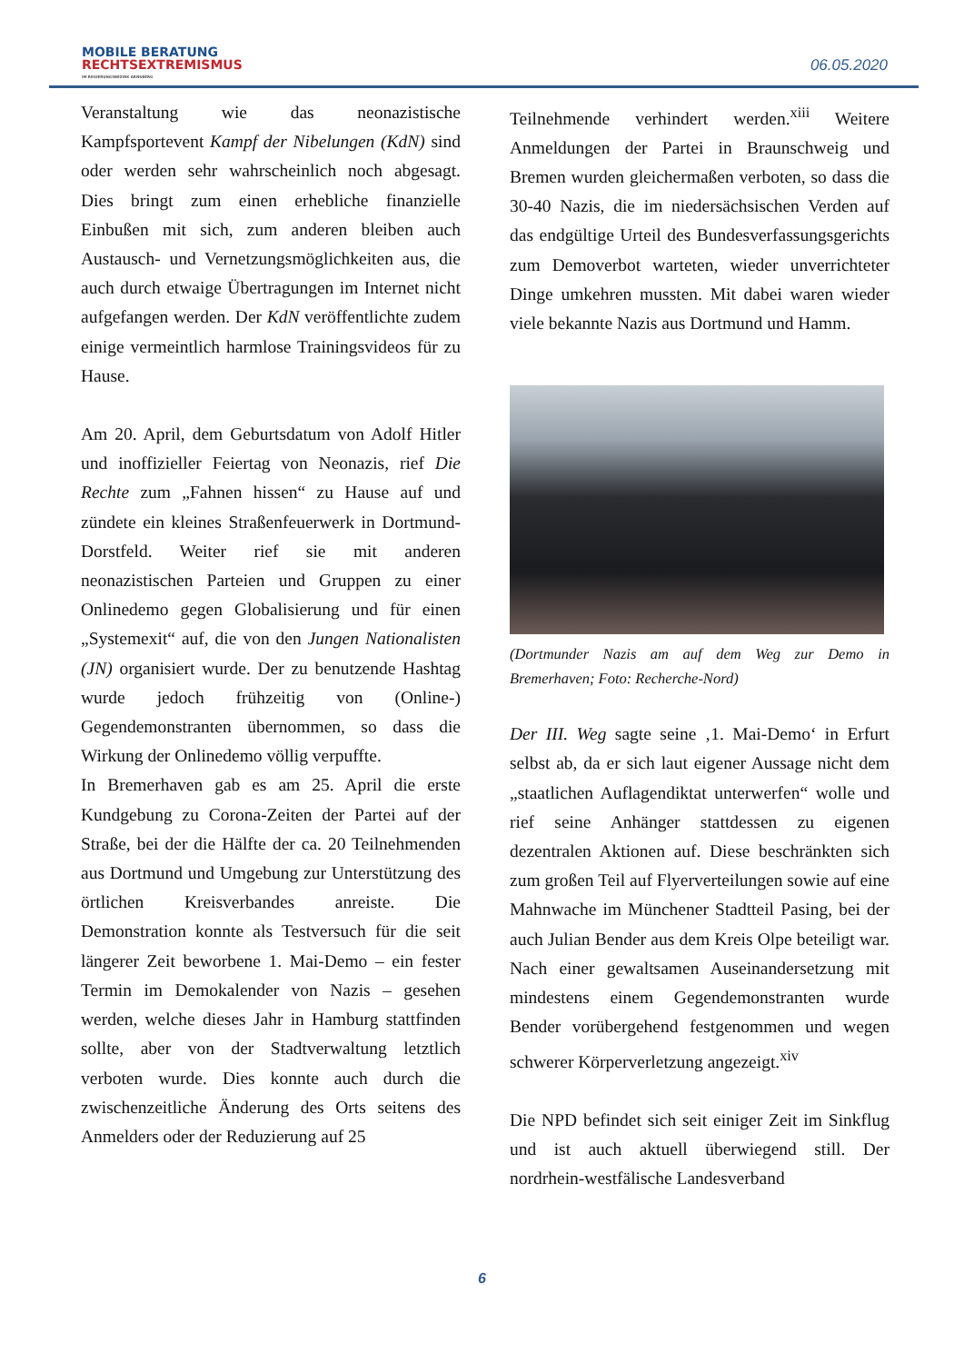MOBILE BERATUNG
RECHTSEXTREMISMUS
IM REGIERUNGSBEZIRK ARNSBERG
06.05.2020
Veranstaltung wie das neonazistische Kampfsportevent Kampf der Nibelungen (KdN) sind oder werden sehr wahrscheinlich noch abgesagt. Dies bringt zum einen erhebliche finanzielle Einbußen mit sich, zum anderen bleiben auch Austausch- und Vernetzungsmöglichkeiten aus, die auch durch etwaige Übertragungen im Internet nicht aufgefangen werden. Der KdN veröffentlichte zudem einige vermeintlich harmlose Trainingsvideos für zu Hause.
Am 20. April, dem Geburtsdatum von Adolf Hitler und inoffizieller Feiertag von Neonazis, rief Die Rechte zum „Fahnen hissen“ zu Hause auf und zündete ein kleines Straßenfeuerwerk in Dortmund-Dorstfeld. Weiter rief sie mit anderen neonazistischen Parteien und Gruppen zu einer Onlinedemo gegen Globalisierung und für einen „Systemexit“ auf, die von den Jungen Nationalisten (JN) organisiert wurde. Der zu benutzende Hashtag wurde jedoch frühzeitig von (Online-) Gegendemonstranten übernommen, so dass die Wirkung der Onlinedemo völlig verpuffte.
In Bremerhaven gab es am 25. April die erste Kundgebung zu Corona-Zeiten der Partei auf der Straße, bei der die Hälfte der ca. 20 Teilnehmenden aus Dortmund und Umgebung zur Unterstützung des örtlichen Kreisverbandes anreiste. Die Demonstration konnte als Testversuch für die seit längerer Zeit beworbene 1. Mai-Demo – ein fester Termin im Demokalender von Nazis – gesehen werden, welche dieses Jahr in Hamburg stattfinden sollte, aber von der Stadtverwaltung letztlich verboten wurde. Dies konnte auch durch die zwischenzeitliche Änderung des Orts seitens des Anmelders oder der Reduzierung auf 25
Teilnehmende verhindert werden.<sup>xiii</sup> Weitere Anmeldungen der Partei in Braunschweig und Bremen wurden gleichermaßen verboten, so dass die 30-40 Nazis, die im niedersächsischen Verden auf das endgültige Urteil des Bundesverfassungsgerichts zum Demoverbot warteten, wieder unverrichteter Dinge umkehren mussten. Mit dabei waren wieder viele bekannte Nazis aus Dortmund und Hamm.
(Dortmunder Nazis am auf dem Weg zur Demo in Bremerhaven; Foto: Recherche-Nord)
Der III. Weg sagte seine ‚1. Mai-Demo‘ in Erfurt selbst ab, da er sich laut eigener Aussage nicht dem „staatlichen Auflagendiktat unterwerfen“ wolle und rief seine Anhänger stattdessen zu eigenen dezentralen Aktionen auf. Diese beschränkten sich zum großen Teil auf Flyerverteilungen sowie auf eine Mahnwache im Münchener Stadtteil Pasing, bei der auch Julian Bender aus dem Kreis Olpe beteiligt war. Nach einer gewaltsamen Auseinandersetzung mit mindestens einem Gegendemonstranten wurde Bender vorübergehend festgenommen und wegen schwerer Körperverletzung angezeigt.<sup>xiv</sup>
Die NPD befindet sich seit einiger Zeit im Sinkflug und ist auch aktuell überwiegend still. Der nordrhein-westfälische Landesverband
6